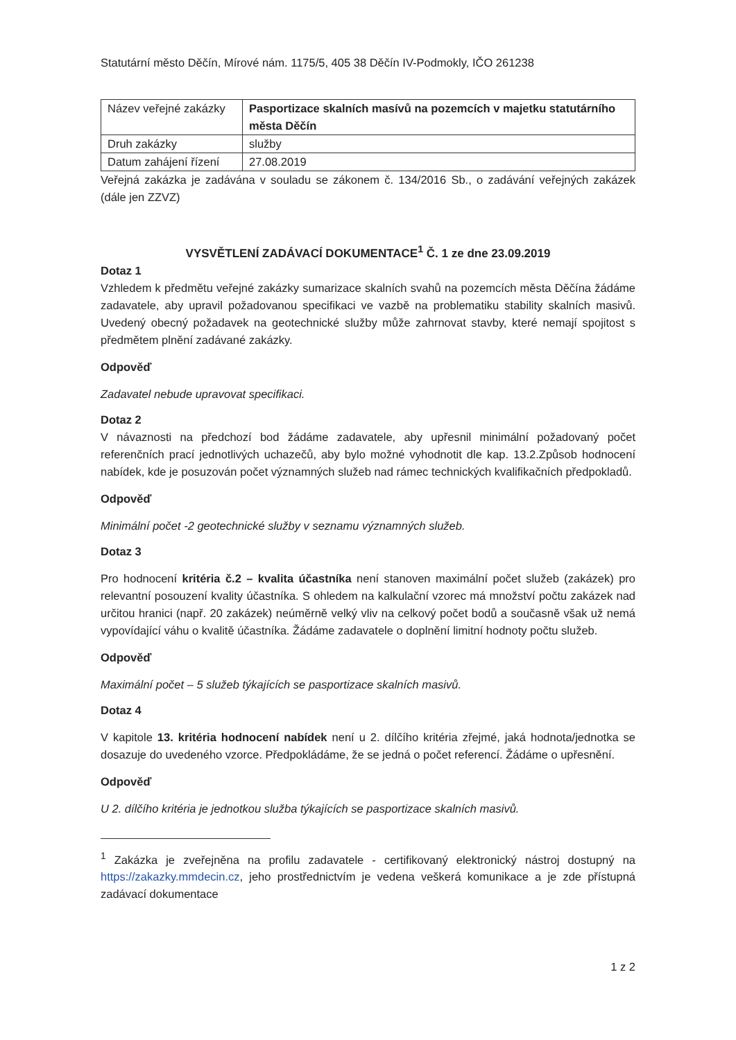Statutární město Děčín, Mírové nám. 1175/5, 405 38 Děčín IV-Podmokly, IČO 261238
| Název veřejné zakázky | Pasportizace skalních masívů na pozemcích v majetku statutárního města Děčín |
| Druh zakázky | služby |
| Datum zahájení řízení | 27.08.2019 |
Veřejná zakázka je zadávána v souladu se zákonem č. 134/2016 Sb., o zadávání veřejných zakázek (dále jen ZZVZ)
VYSVĚTLENÍ ZADÁVACÍ DOKUMENTACE<sup>1</sup> Č. 1 ze dne 23.09.2019
Dotaz 1
Vzhledem k předmětu veřejné zakázky sumarizace skalních svahů na pozemcích města Děčína žádáme zadavatele, aby upravil požadovanou specifikaci ve vazbě na problematiku stability skalních masivů. Uvedený obecný požadavek na geotechnické služby může zahrnovat stavby, které nemají spojitost s předmětem plnění zadávané zakázky.
Odpověď
Zadavatel nebude upravovat specifikaci.
Dotaz 2
V návaznosti na předchozí bod žádáme zadavatele, aby upřesnil minimální požadovaný počet referenčních prací jednotlivých uchazečů, aby bylo možné vyhodnotit dle kap. 13.2.Způsob hodnocení nabídek, kde je posuzován počet významných služeb nad rámec technických kvalifikačních předpokladů.
Odpověď
Minimální počet -2 geotechnické služby v seznamu významných služeb.
Dotaz 3
Pro hodnocení kritéria č.2 – kvalita účastníka není stanoven maximální počet služeb (zakázek) pro relevantní posouzení kvality účastníka. S ohledem na kalkulační vzorec má množství počtu zakázek nad určitou hranici (např. 20 zakázek) neúměrně velký vliv na celkový počet bodů a současně však už nemá vypovídající váhu o kvalitě účastníka. Žádáme zadavatele o doplnění limitní hodnoty počtu služeb.
Odpověď
Maximální počet – 5 služeb týkajících se pasportizace skalních masivů.
Dotaz 4
V kapitole 13. kritéria hodnocení nabídek není u 2. dílčího kritéria zřejmé, jaká hodnota/jednotka se dosazuje do uvedeného vzorce. Předpokládáme, že se jedná o počet referencí. Žádáme o upřesnění.
Odpověď
U 2. dílčího kritéria je jednotkou služba týkajících se pasportizace skalních masivů.
<sup>1</sup> Zakázka je zveřejněna na profilu zadavatele - certifikovaný elektronický nástroj dostupný na https://zakazky.mmdecin.cz, jeho prostřednictvím je vedena veškerá komunikace a je zde přístupná zadávací dokumentace
1 z 2